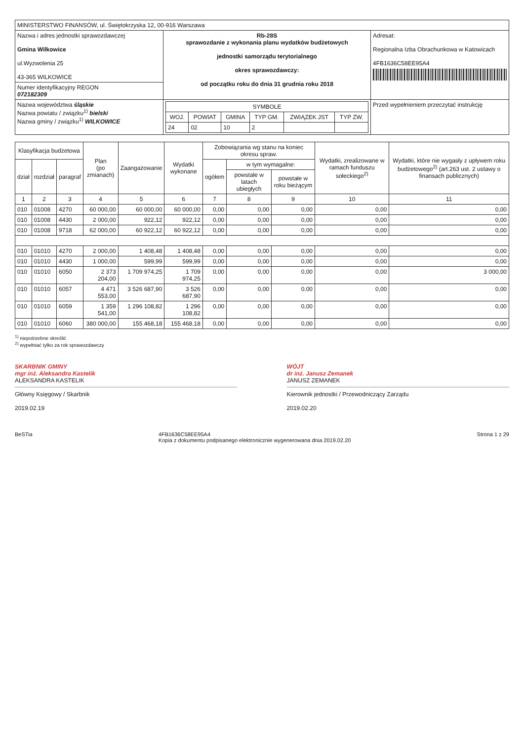| MINISTERSTWO FINANSÓW, ul. Świętokrzyska 12, 00-916 Warszawa | | |
| Nazwa i adres jednostki sprawozdawczej Gmina Wilkowice ul.Wyzwolenia 25 43-365 WILKOWICE | Rb-28S sprawozdanie z wykonania planu wydatków budżetowych jednostki samorządu terytorialnego okres sprawozdawczy: od początku roku do dnia 31 grudnia roku 2018 | Adresat: Regionalna Izba Obrachunkowa w Katowicach 4FB1636C58EE95A4 |
| Numer identyfikacyjny REGON 072182309 | | |
| Nazwa województwa śląskie Nazwa powiatu / związku<sup>1)</sup> bielski Nazwa gminy / związku<sup>1)</sup> WILKOWICE | / SYMBOLE / / / / / / / --- / --- / --- / --- / --- / --- / / WOJ. / POWIAT / GMINA / TYP GM. / ZWIĄZEK JST / TYP ZW. / / 24 / 02 / 10 / 2 / / / | Przed wypełnieniem przeczytać instrukcję |
| Klasyfikacja budżetowa | | | Plan (po zmianach) | Zaangażowanie | Wydatki wykonane | Zobowiązania wg stanu na koniec okresu spraw. | | | Wydatki, zrealizowane w ramach funduszu sołeckiego<sup>2)</sup> | Wydatki, które nie wygasły z upływem roku budżetowego<sup>2)</sup> (art.263 ust. 2 ustawy o finansach publicznych) |
| --- | --- | --- | --- | --- | --- | --- | --- | --- | --- | --- |
| dział | rozdział | paragraf | | | | ogółem | w tym wymagalne: | | | |
| | | | | | | | powstałe w latach ubiegłych | powstałe w roku bieżącym | | |
| 1 | 2 | 3 | 4 | 5 | 6 | 7 | 8 | 9 | 10 | 11 |
| 010 | 01008 | 4270 | 60 000,00 | 60 000,00 | 60 000,00 | 0,00 | 0,00 | 0,00 | 0,00 | 0,00 |
| 010 | 01008 | 4430 | 2 000,00 | 922,12 | 922,12 | 0,00 | 0,00 | 0,00 | 0,00 | 0,00 |
| 010 | 01008 | 9718 | 62 000,00 | 60 922,12 | 60 922,12 | 0,00 | 0,00 | 0,00 | 0,00 | 0,00 |
| 010 | 01010 | 4270 | 2 000,00 | 1 408,48 | 1 408,48 | 0,00 | 0,00 | 0,00 | 0,00 | 0,00 |
| 010 | 01010 | 4430 | 1 000,00 | 599,99 | 599,99 | 0,00 | 0,00 | 0,00 | 0,00 | 0,00 |
| 010 | 01010 | 6050 | 2 373 204,00 | 1 709 974,25 | 1 709 974,25 | 0,00 | 0,00 | 0,00 | 0,00 | 3 000,00 |
| 010 | 01010 | 6057 | 4 471 553,00 | 3 526 687,90 | 3 526 687,90 | 0,00 | 0,00 | 0,00 | 0,00 | 0,00 |
| 010 | 01010 | 6059 | 1 359 541,00 | 1 296 108,82 | 1 296 108,82 | 0,00 | 0,00 | 0,00 | 0,00 | 0,00 |
| 010 | 01010 | 6060 | 380 000,00 | 155 468,18 | 155 468,18 | 0,00 | 0,00 | 0,00 | 0,00 | 0,00 |
<sup>1)</sup> niepotrzebne skreślić
<sup>2)</sup> wypełniać tylko za rok sprawozdawczy
SKARBNIK GMINY
mgr inż. Aleksandra Kastelik
ALEKSANDRA KASTELIK
Główny Księgowy / Skarbnik
2019.02.19
WÓJT
dr inż. Janusz Zemanek
JANUSZ ZEMANEK
Kierownik jednostki / Przewodniczący Zarządu
2019.02.20
BeSTia 4FB1636C58EE95A4
Kopia z dokumentu podpisanego elektronicznie wygenerowana dnia 2019.02.20 Strona 1 z 29